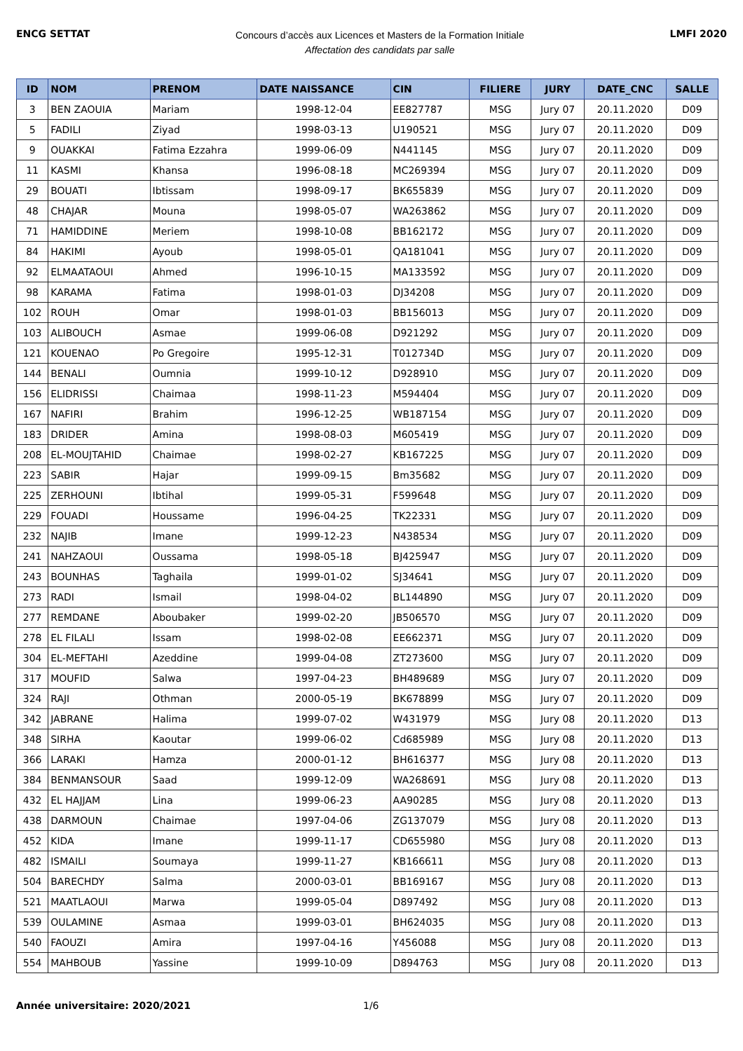ENCG SETTAT
Concours d’accès aux Licences et Masters de la Formation Initiale
Affectation des candidats par salle
LMFI 2020
| ID | NOM | PRENOM | DATE NAISSANCE | CIN | FILIERE | JURY | DATE_CNC | SALLE |
| --- | --- | --- | --- | --- | --- | --- | --- | --- |
| 3 | BEN ZAOUIA | Mariam | 1998-12-04 | EE827787 | MSG | Jury 07 | 20.11.2020 | D09 |
| 5 | FADILI | Ziyad | 1998-03-13 | U190521 | MSG | Jury 07 | 20.11.2020 | D09 |
| 9 | OUAKKAI | Fatima Ezzahra | 1999-06-09 | N441145 | MSG | Jury 07 | 20.11.2020 | D09 |
| 11 | KASMI | Khansa | 1996-08-18 | MC269394 | MSG | Jury 07 | 20.11.2020 | D09 |
| 29 | BOUATI | Ibtissam | 1998-09-17 | BK655839 | MSG | Jury 07 | 20.11.2020 | D09 |
| 48 | CHAJAR | Mouna | 1998-05-07 | WA263862 | MSG | Jury 07 | 20.11.2020 | D09 |
| 71 | HAMIDDINE | Meriem | 1998-10-08 | BB162172 | MSG | Jury 07 | 20.11.2020 | D09 |
| 84 | HAKIMI | Ayoub | 1998-05-01 | QA181041 | MSG | Jury 07 | 20.11.2020 | D09 |
| 92 | ELMAATAOUI | Ahmed | 1996-10-15 | MA133592 | MSG | Jury 07 | 20.11.2020 | D09 |
| 98 | KARAMA | Fatima | 1998-01-03 | DJ34208 | MSG | Jury 07 | 20.11.2020 | D09 |
| 102 | ROUH | Omar | 1998-01-03 | BB156013 | MSG | Jury 07 | 20.11.2020 | D09 |
| 103 | ALIBOUCH | Asmae | 1999-06-08 | D921292 | MSG | Jury 07 | 20.11.2020 | D09 |
| 121 | KOUENAO | Po Gregoire | 1995-12-31 | T012734D | MSG | Jury 07 | 20.11.2020 | D09 |
| 144 | BENALI | Oumnia | 1999-10-12 | D928910 | MSG | Jury 07 | 20.11.2020 | D09 |
| 156 | ELIDRISSI | Chaimaa | 1998-11-23 | M594404 | MSG | Jury 07 | 20.11.2020 | D09 |
| 167 | NAFIRI | Brahim | 1996-12-25 | WB187154 | MSG | Jury 07 | 20.11.2020 | D09 |
| 183 | DRIDER | Amina | 1998-08-03 | M605419 | MSG | Jury 07 | 20.11.2020 | D09 |
| 208 | EL-MOUJTAHID | Chaimae | 1998-02-27 | KB167225 | MSG | Jury 07 | 20.11.2020 | D09 |
| 223 | SABIR | Hajar | 1999-09-15 | Bm35682 | MSG | Jury 07 | 20.11.2020 | D09 |
| 225 | ZERHOUNI | Ibtihal | 1999-05-31 | F599648 | MSG | Jury 07 | 20.11.2020 | D09 |
| 229 | FOUADI | Houssame | 1996-04-25 | TK22331 | MSG | Jury 07 | 20.11.2020 | D09 |
| 232 | NAJIB | Imane | 1999-12-23 | N438534 | MSG | Jury 07 | 20.11.2020 | D09 |
| 241 | NAHZAOUI | Oussama | 1998-05-18 | BJ425947 | MSG | Jury 07 | 20.11.2020 | D09 |
| 243 | BOUNHAS | Taghaila | 1999-01-02 | SJ34641 | MSG | Jury 07 | 20.11.2020 | D09 |
| 273 | RADI | Ismail | 1998-04-02 | BL144890 | MSG | Jury 07 | 20.11.2020 | D09 |
| 277 | REMDANE | Aboubaker | 1999-02-20 | JB506570 | MSG | Jury 07 | 20.11.2020 | D09 |
| 278 | EL FILALI | Issam | 1998-02-08 | EE662371 | MSG | Jury 07 | 20.11.2020 | D09 |
| 304 | EL-MEFTAHI | Azeddine | 1999-04-08 | ZT273600 | MSG | Jury 07 | 20.11.2020 | D09 |
| 317 | MOUFID | Salwa | 1997-04-23 | BH489689 | MSG | Jury 07 | 20.11.2020 | D09 |
| 324 | RAJI | Othman | 2000-05-19 | BK678899 | MSG | Jury 07 | 20.11.2020 | D09 |
| 342 | JABRANE | Halima | 1999-07-02 | W431979 | MSG | Jury 08 | 20.11.2020 | D13 |
| 348 | SIRHA | Kaoutar | 1999-06-02 | Cd685989 | MSG | Jury 08 | 20.11.2020 | D13 |
| 366 | LARAKI | Hamza | 2000-01-12 | BH616377 | MSG | Jury 08 | 20.11.2020 | D13 |
| 384 | BENMANSOUR | Saad | 1999-12-09 | WA268691 | MSG | Jury 08 | 20.11.2020 | D13 |
| 432 | EL HAJJAM | Lina | 1999-06-23 | AA90285 | MSG | Jury 08 | 20.11.2020 | D13 |
| 438 | DARMOUN | Chaimae | 1997-04-06 | ZG137079 | MSG | Jury 08 | 20.11.2020 | D13 |
| 452 | KIDA | Imane | 1999-11-17 | CD655980 | MSG | Jury 08 | 20.11.2020 | D13 |
| 482 | ISMAILI | Soumaya | 1999-11-27 | KB166611 | MSG | Jury 08 | 20.11.2020 | D13 |
| 504 | BARECHDY | Salma | 2000-03-01 | BB169167 | MSG | Jury 08 | 20.11.2020 | D13 |
| 521 | MAATLAOUI | Marwa | 1999-05-04 | D897492 | MSG | Jury 08 | 20.11.2020 | D13 |
| 539 | OULAMINE | Asmaa | 1999-03-01 | BH624035 | MSG | Jury 08 | 20.11.2020 | D13 |
| 540 | FAOUZI | Amira | 1997-04-16 | Y456088 | MSG | Jury 08 | 20.11.2020 | D13 |
| 554 | MAHBOUB | Yassine | 1999-10-09 | D894763 | MSG | Jury 08 | 20.11.2020 | D13 |
Année universitaire: 2020/2021 1/6